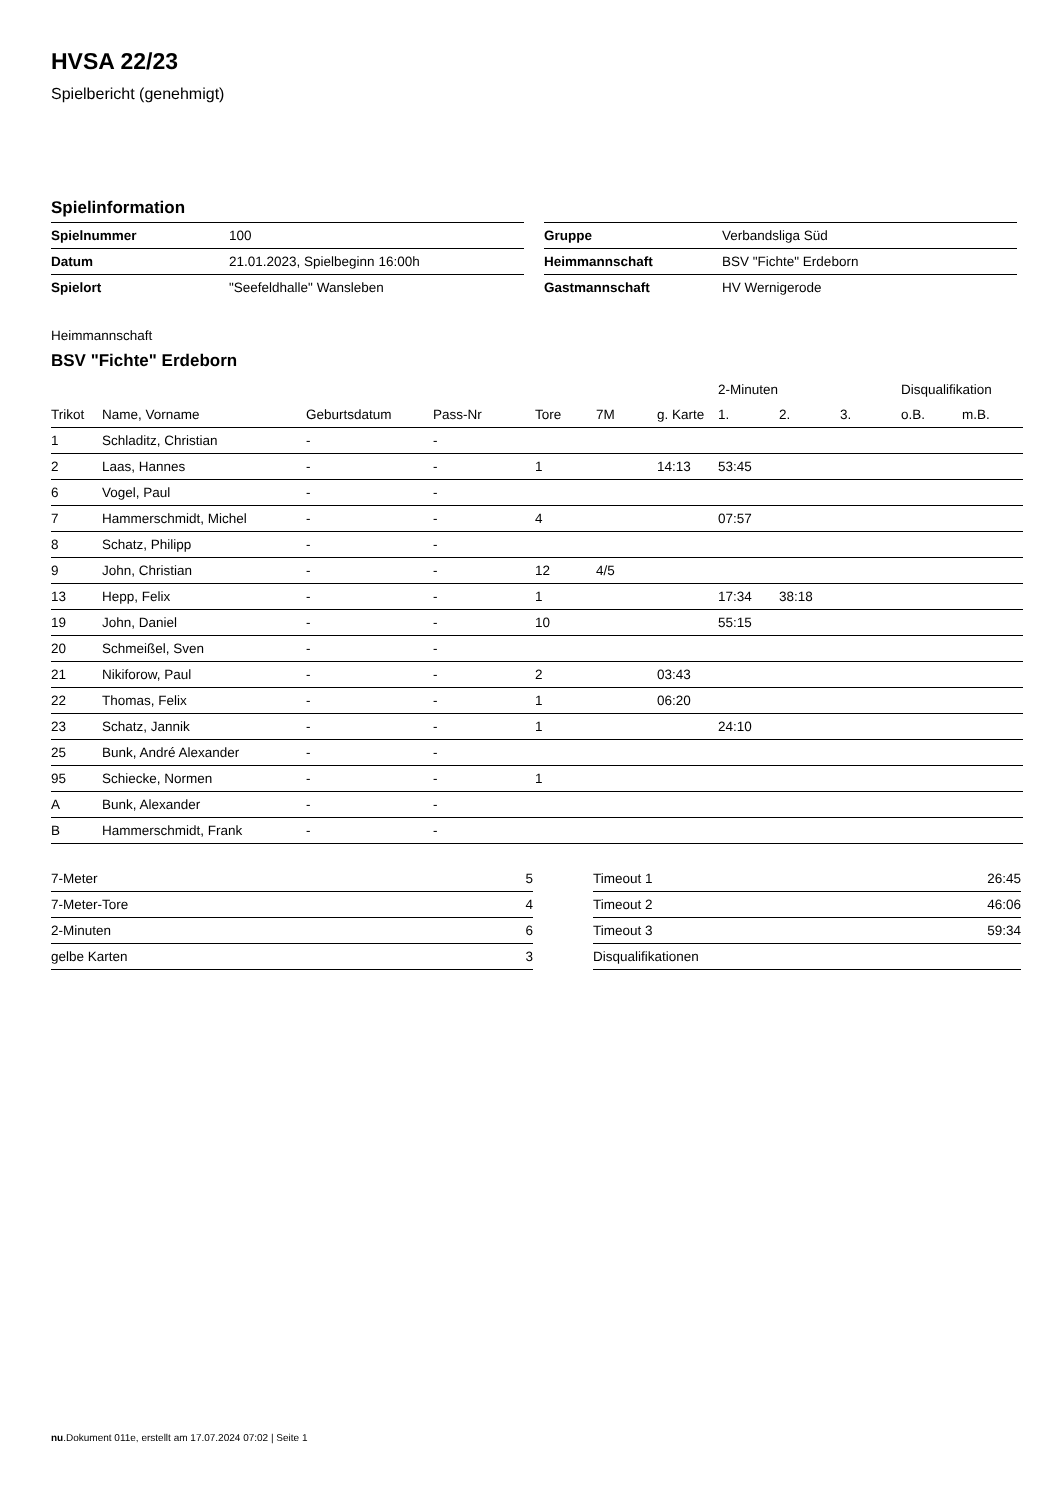HVSA 22/23
Spielbericht (genehmigt)
Spielinformation
| Spielnummer | 100 |
| Datum | 21.01.2023, Spielbeginn 16:00h |
| Spielort | "Seefeldhalle" Wansleben |
| Gruppe | Verbandsliga Süd |
| Heimmannschaft | BSV "Fichte" Erdeborn |
| Gastmannschaft | HV Wernigerode |
Heimmannschaft
BSV "Fichte" Erdeborn
| | | | | | | | 2-Minuten | | | Disqualifikation | |
| --- | --- | --- | --- | --- | --- | --- | --- | --- | --- | --- | --- |
| Trikot | Name, Vorname | Geburtsdatum | Pass-Nr | Tore | 7M | g. Karte | 1. | 2. | 3. | o.B. | m.B. |
| 1 | Schladitz, Christian | - | - | | | | | | | | |
| 2 | Laas, Hannes | - | - | 1 | | 14:13 | 53:45 | | | | |
| 6 | Vogel, Paul | - | - | | | | | | | | |
| 7 | Hammerschmidt, Michel | - | - | 4 | | | 07:57 | | | | |
| 8 | Schatz, Philipp | - | - | | | | | | | | |
| 9 | John, Christian | - | - | 12 | 4/5 | | | | | | |
| 13 | Hepp, Felix | - | - | 1 | | | 17:34 | 38:18 | | | |
| 19 | John, Daniel | - | - | 10 | | | 55:15 | | | | |
| 20 | Schmeißel, Sven | - | - | | | | | | | | |
| 21 | Nikiforow, Paul | - | - | 2 | | 03:43 | | | | | |
| 22 | Thomas, Felix | - | - | 1 | | 06:20 | | | | | |
| 23 | Schatz, Jannik | - | - | 1 | | | 24:10 | | | | |
| 25 | Bunk, André Alexander | - | - | | | | | | | | |
| 95 | Schiecke, Normen | - | - | 1 | | | | | | | |
| A | Bunk, Alexander | - | - | | | | | | | | |
| B | Hammerschmidt, Frank | - | - | | | | | | | | |
| 7-Meter | 5 |
| 7-Meter-Tore | 4 |
| 2-Minuten | 6 |
| gelbe Karten | 3 |
| Timeout 1 | 26:45 |
| Timeout 2 | 46:06 |
| Timeout 3 | 59:34 |
| Disqualifikationen | |
nu.Dokument 011e, erstellt am 17.07.2024 07:02 | Seite 1